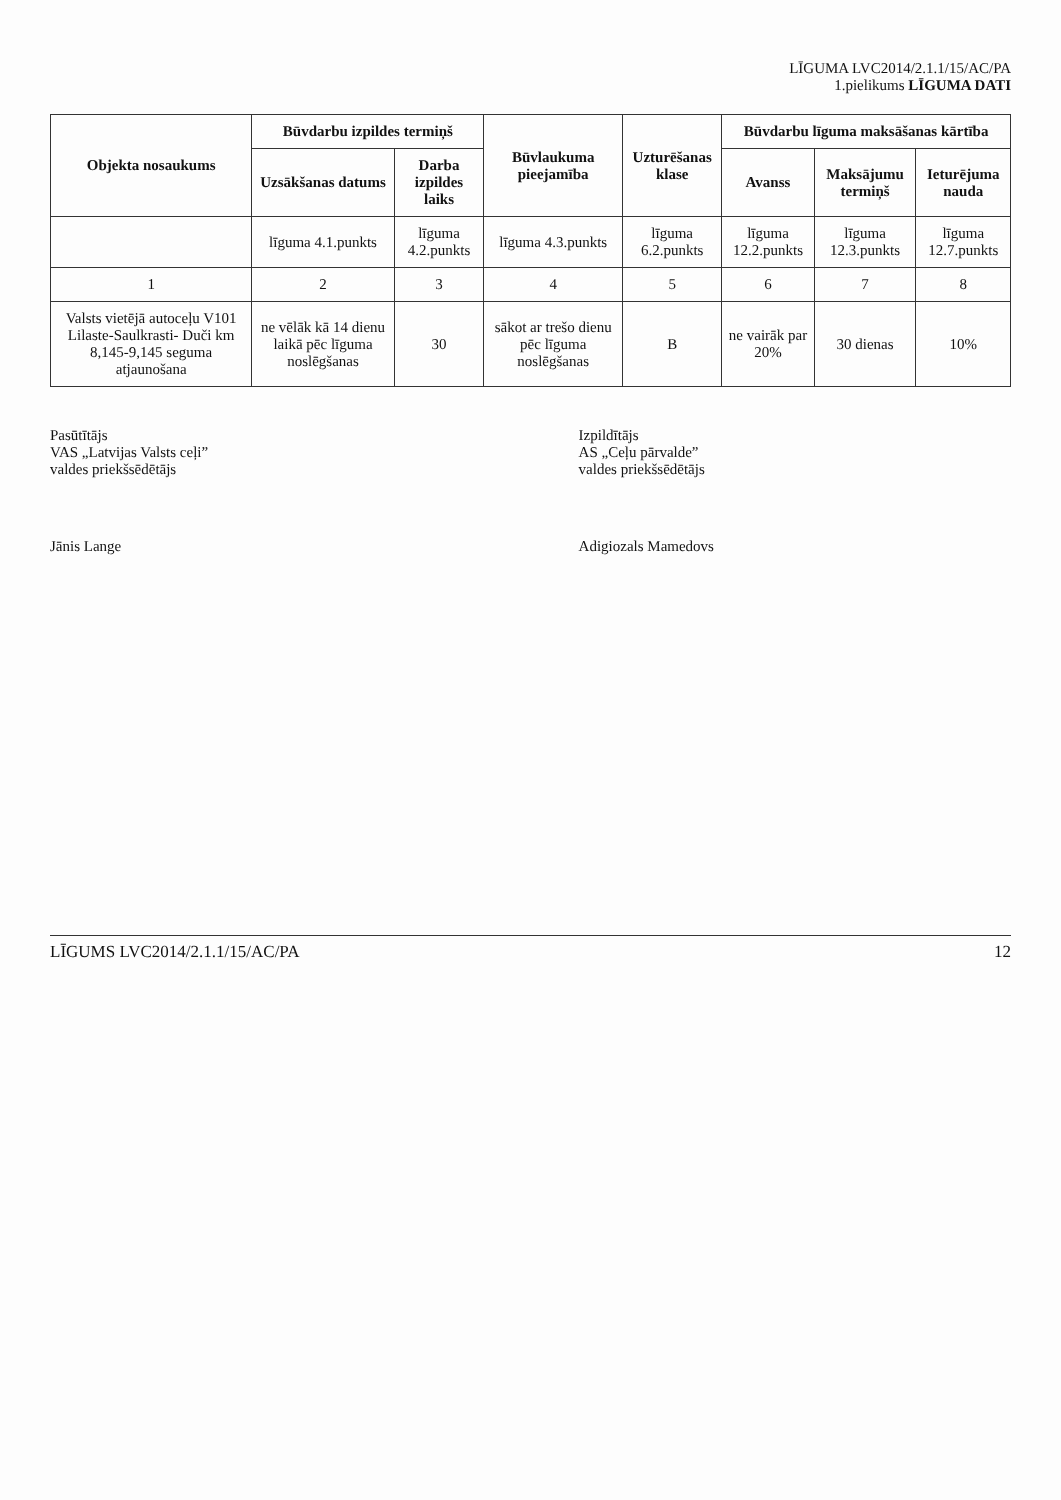LĪGUMA LVC2014/2.1.1/15/AC/PA
1.pielikums LĪGUMA DATI
| Objekta nosaukums | Būvdarbu izpildes termiņš | | Būvlaukuma pieejamība | Uzturēšanas klase | Būvdarbu līguma maksāšanas kārtība | | |
| --- | --- | --- | --- | --- | --- | --- | --- |
| | Uzsākšanas datums | Darba izpildes laiks | | | Avanss | Maksājumu termiņš | Ieturējuma nauda |
| | līguma 4.1.punkts | līguma 4.2.punkts | līguma 4.3.punkts | līguma 6.2.punkts | līguma 12.2.punkts | līguma 12.3.punkts | līguma 12.7.punkts |
| 1 | 2 | 3 | 4 | 5 | 6 | 7 | 8 |
| Valsts vietējā autoceļu V101 Lilaste-Saulkrasti- Duči km 8,145-9,145 seguma atjaunošana | ne vēlāk kā 14 dienu laikā pēc līguma noslēgšanas | 30 | sākot ar trešo dienu pēc līguma noslēgšanas | B | ne vairāk par 20% | 30 dienas | 10% |
Pasūtītājs
VAS „Latvijas Valsts ceļi”
valdes priekšsēdētājs
Jānis Lange
Izpildītājs
AS „Ceļu pārvalde”
valdes priekšsēdētājs
Adigiozals Mamedovs
LĪGUMS LVC2014/2.1.1/15/AC/PA 12